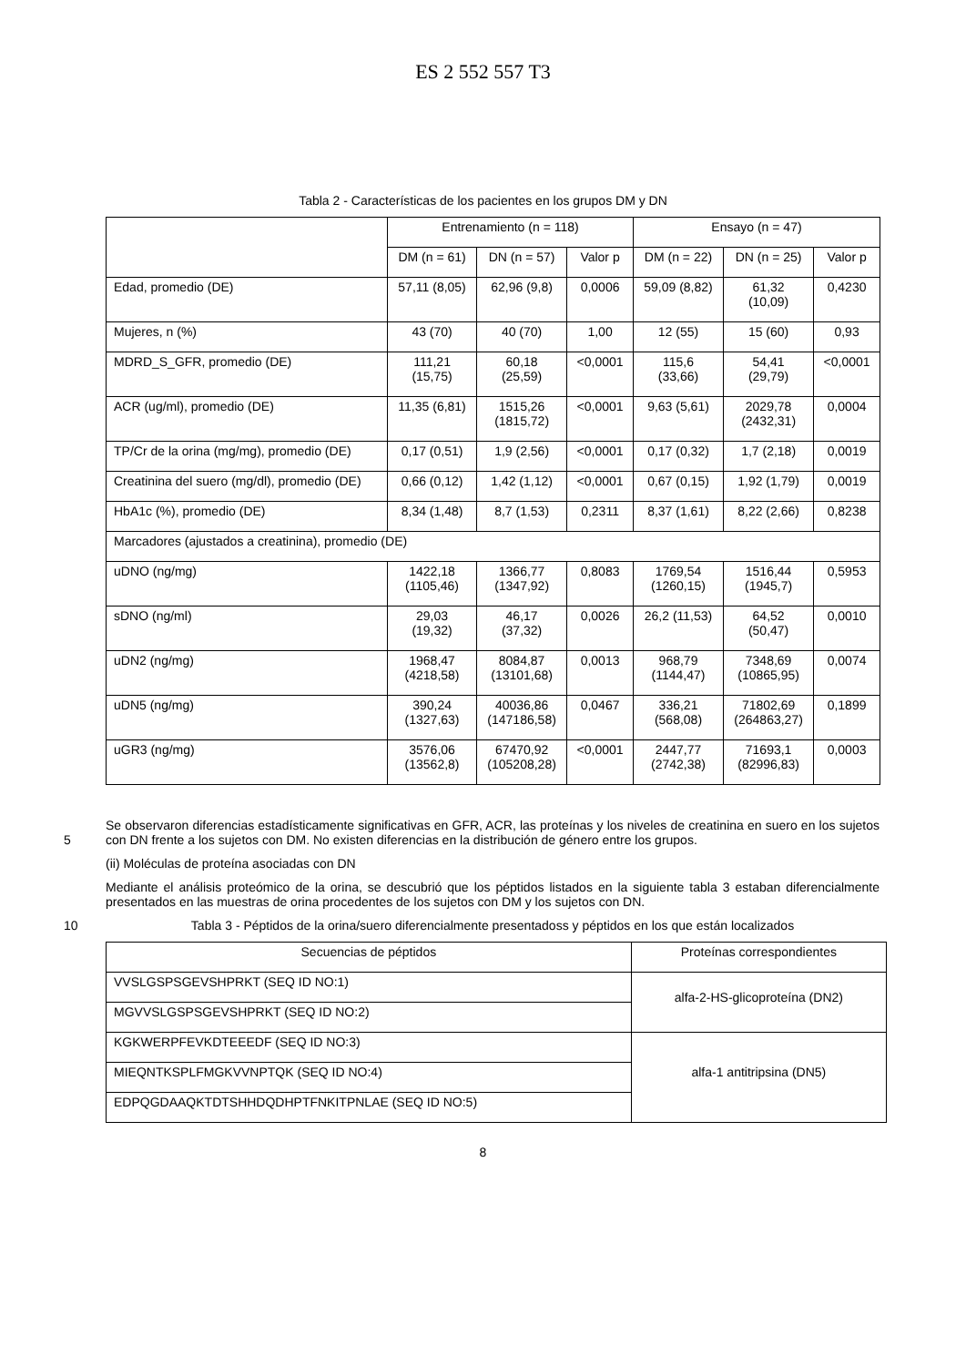ES 2 552 557 T3
Tabla 2 - Características de los pacientes en los grupos DM y DN
| | Entrenamiento (n = 118) | | | Ensayo (n = 47) | | |
| --- | --- | --- | --- | --- | --- | --- |
| | DM (n = 61) | DN (n = 57) | Valor p | DM (n = 22) | DN (n = 25) | Valor p |
| Edad, promedio (DE) | 57,11 (8,05) | 62,96 (9,8) | 0,0006 | 59,09 (8,82) | 61,32 (10,09) | 0,4230 |
| Mujeres, n (%) | 43 (70) | 40 (70) | 1,00 | 12 (55) | 15 (60) | 0,93 |
| MDRD_S_GFR, promedio (DE) | 111,21 (15,75) | 60,18 (25,59) | <0,0001 | 115,6 (33,66) | 54,41 (29,79) | <0,0001 |
| ACR (ug/ml), promedio (DE) | 11,35 (6,81) | 1515,26 (1815,72) | <0,0001 | 9,63 (5,61) | 2029,78 (2432,31) | 0,0004 |
| TP/Cr de la orina (mg/mg), promedio (DE) | 0,17 (0,51) | 1,9 (2,56) | <0,0001 | 0,17 (0,32) | 1,7 (2,18) | 0,0019 |
| Creatinina del suero (mg/dl), promedio (DE) | 0,66 (0,12) | 1,42 (1,12) | <0,0001 | 0,67 (0,15) | 1,92 (1,79) | 0,0019 |
| HbA1c (%), promedio (DE) | 8,34 (1,48) | 8,7 (1,53) | 0,2311 | 8,37 (1,61) | 8,22 (2,66) | 0,8238 |
| Marcadores (ajustados a creatinina), promedio (DE) | | | | | | |
| uDNO (ng/mg) | 1422,18 (1105,46) | 1366,77 (1347,92) | 0,8083 | 1769,54 (1260,15) | 1516,44 (1945,7) | 0,5953 |
| sDNO (ng/ml) | 29,03 (19,32) | 46,17 (37,32) | 0,0026 | 26,2 (11,53) | 64,52 (50,47) | 0,0010 |
| uDN2 (ng/mg) | 1968,47 (4218,58) | 8084,87 (13101,68) | 0,0013 | 968,79 (1144,47) | 7348,69 (10865,95) | 0,0074 |
| uDN5 (ng/mg) | 390,24 (1327,63) | 40036,86 (147186,58) | 0,0467 | 336,21 (568,08) | 71802,69 (264863,27) | 0,1899 |
| uGR3 (ng/mg) | 3576,06 (13562,8) | 67470,92 (105208,28) | <0,0001 | 2447,77 (2742,38) | 71693,1 (82996,83) | 0,0003 |
5 Se observaron diferencias estadísticamente significativas en GFR, ACR, las proteínas y los niveles de creatinina en suero en los sujetos con DN frente a los sujetos con DM. No existen diferencias en la distribución de género entre los grupos.
(ii) Moléculas de proteína asociadas con DN
Mediante el análisis proteómico de la orina, se descubrió que los péptidos listados en la siguiente tabla 3 estaban diferencialmente presentados en las muestras de orina procedentes de los sujetos con DM y los sujetos con DN.
10 Tabla 3 - Péptidos de la orina/suero diferencialmente presentadoss y péptidos en los que están localizados
| Secuencias de péptidos | Proteínas correspondientes |
| --- | --- |
| VVSLGSPSGEVSHPRKT (SEQ ID NO:1) | alfa-2-HS-glicoproteína (DN2) |
| MGVVSLGSPSGEVSHPRKT (SEQ ID NO:2) | |
| KGKWERPFEVKDTEEEDF (SEQ ID NO:3) | alfa-1 antitripsina (DN5) |
| MIEQNTKSPLFMGKVVNPTQK (SEQ ID NO:4) | |
| EDPQGDAAQKTDTSHHDQDHPTFNKITPNLAE (SEQ ID NO:5) | |
8